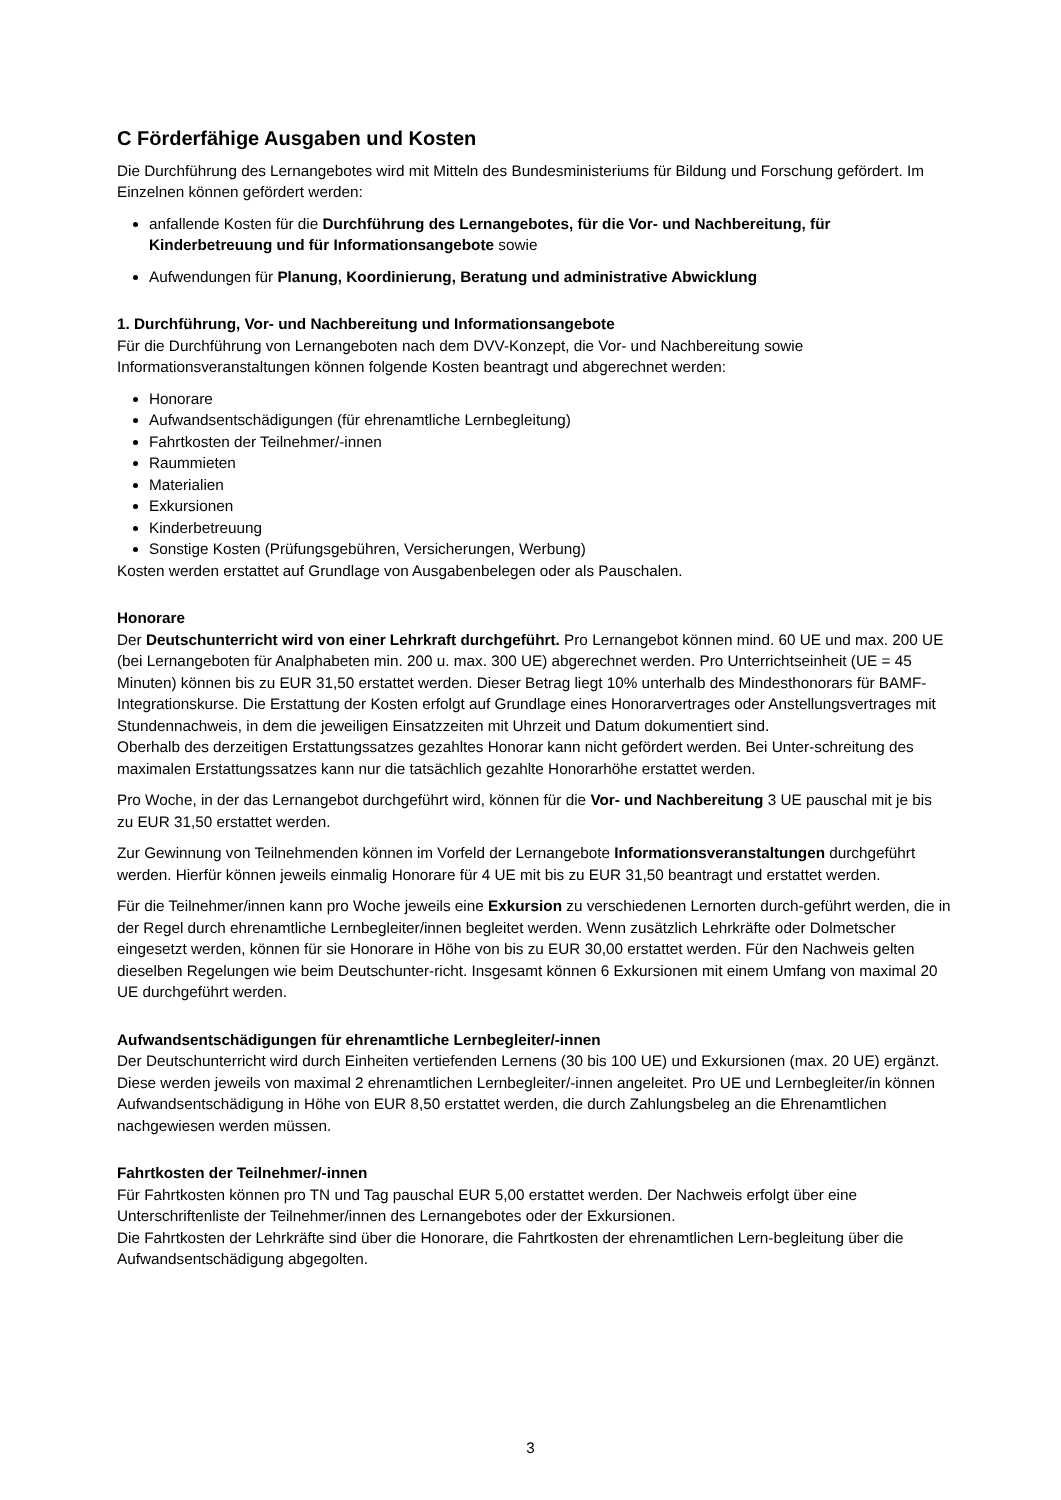C Förderfähige Ausgaben und Kosten
Die Durchführung des Lernangebotes wird mit Mitteln des Bundesministeriums für Bildung und Forschung gefördert. Im Einzelnen können gefördert werden:
anfallende Kosten für die Durchführung des Lernangebotes, für die Vor- und Nachbereitung, für Kinderbetreuung und für Informationsangebote sowie
Aufwendungen für Planung, Koordinierung, Beratung und administrative Abwicklung
1. Durchführung, Vor- und Nachbereitung und Informationsangebote
Für die Durchführung von Lernangeboten nach dem DVV-Konzept, die Vor- und Nachbereitung sowie Informationsveranstaltungen können folgende Kosten beantragt und abgerechnet werden:
Honorare
Aufwandsentschädigungen (für ehrenamtliche Lernbegleitung)
Fahrtkosten der Teilnehmer/-innen
Raummieten
Materialien
Exkursionen
Kinderbetreuung
Sonstige Kosten (Prüfungsgebühren, Versicherungen, Werbung)
Kosten werden erstattet auf Grundlage von Ausgabenbelegen oder als Pauschalen.
Honorare
Der Deutschunterricht wird von einer Lehrkraft durchgeführt. Pro Lernangebot können mind. 60 UE und max. 200 UE (bei Lernangeboten für Analphabeten min. 200 u. max. 300 UE) abgerechnet werden. Pro Unterrichtseinheit (UE = 45 Minuten) können bis zu EUR 31,50 erstattet werden. Dieser Betrag liegt 10% unterhalb des Mindesthonorars für BAMF-Integrationskurse. Die Erstattung der Kosten erfolgt auf Grundlage eines Honorarvertrages oder Anstellungsvertrages mit Stundennachweis, in dem die jeweiligen Einsatzzeiten mit Uhrzeit und Datum dokumentiert sind.
Oberhalb des derzeitigen Erstattungssatzes gezahltes Honorar kann nicht gefördert werden. Bei Unter-schreitung des maximalen Erstattungssatzes kann nur die tatsächlich gezahlte Honorarhöhe erstattet werden.
Pro Woche, in der das Lernangebot durchgeführt wird, können für die Vor- und Nachbereitung 3 UE pauschal mit je bis zu EUR 31,50 erstattet werden.
Zur Gewinnung von Teilnehmenden können im Vorfeld der Lernangebote Informationsveranstaltungen durchgeführt werden. Hierfür können jeweils einmalig Honorare für 4 UE mit bis zu EUR 31,50 beantragt und erstattet werden.
Für die Teilnehmer/innen kann pro Woche jeweils eine Exkursion zu verschiedenen Lernorten durch-geführt werden, die in der Regel durch ehrenamtliche Lernbegleiter/innen begleitet werden. Wenn zusätzlich Lehrkräfte oder Dolmetscher eingesetzt werden, können für sie Honorare in Höhe von bis zu EUR 30,00 erstattet werden. Für den Nachweis gelten dieselben Regelungen wie beim Deutschunter-richt. Insgesamt können 6 Exkursionen mit einem Umfang von maximal 20 UE durchgeführt werden.
Aufwandsentschädigungen für ehrenamtliche Lernbegleiter/-innen
Der Deutschunterricht wird durch Einheiten vertiefenden Lernens (30 bis 100 UE) und Exkursionen (max. 20 UE) ergänzt. Diese werden jeweils von maximal 2 ehrenamtlichen Lernbegleiter/-innen angeleitet. Pro UE und Lernbegleiter/in können Aufwandsentschädigung in Höhe von EUR 8,50 erstattet werden, die durch Zahlungsbeleg an die Ehrenamtlichen nachgewiesen werden müssen.
Fahrtkosten der Teilnehmer/-innen
Für Fahrtkosten können pro TN und Tag pauschal EUR 5,00 erstattet werden. Der Nachweis erfolgt über eine Unterschriftenliste der Teilnehmer/innen des Lernangebotes oder der Exkursionen.
Die Fahrtkosten der Lehrkräfte sind über die Honorare, die Fahrtkosten der ehrenamtlichen Lern-begleitung über die Aufwandsentschädigung abgegolten.
3